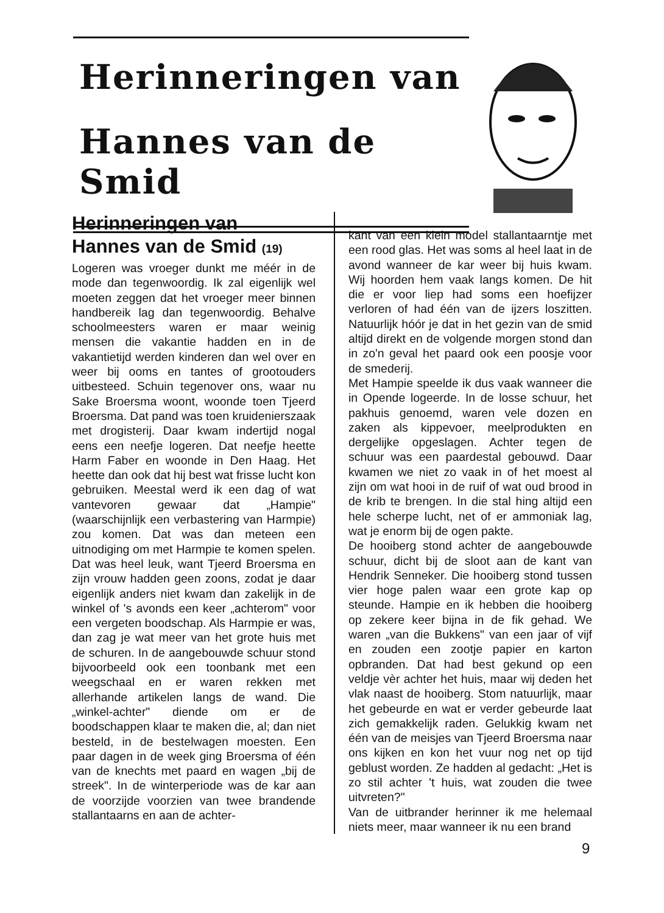Herinneringen van
Hannes van de Smid
Herinneringen van
Hannes van de Smid (19)
Logeren was vroeger dunkt me méér in de mode dan tegenwoordig. Ik zal eigenlijk wel moeten zeggen dat het vroeger meer binnen handbereik lag dan tegenwoordig. Behalve schoolmeesters waren er maar weinig mensen die vakantie hadden en in de vakantietijd werden kinderen dan wel over en weer bij ooms en tantes of grootouders uitbesteed. Schuin tegenover ons, waar nu Sake Broersma woont, woonde toen Tjeerd Broersma. Dat pand was toen kruidenierszaak met drogisterij. Daar kwam indertijd nogal eens een neefje logeren. Dat neefje heette Harm Faber en woonde in Den Haag. Het heette dan ook dat hij best wat frisse lucht kon gebruiken. Meestal werd ik een dag of wat vantevoren gewaar dat „Hampie" (waarschijnlijk een verbastering van Harmpie) zou komen. Dat was dan meteen een uitnodiging om met Harmpie te komen spelen. Dat was heel leuk, want Tjeerd Broersma en zijn vrouw hadden geen zoons, zodat je daar eigenlijk anders niet kwam dan zakelijk in de winkel of 's avonds een keer „achterom" voor een vergeten boodschap. Als Harmpie er was, dan zag je wat meer van het grote huis met de schuren. In de aangebouwde schuur stond bijvoorbeeld ook een toonbank met een weegschaal en er waren rekken met allerhande artikelen langs de wand. Die „winkel-achter" diende om er de boodschappen klaar te maken die, al; dan niet besteld, in de bestelwagen moesten. Een paar dagen in de week ging Broersma of één van de knechts met paard en wagen „bij de streek". In de winterperiode was de kar aan de voorzijde voorzien van twee brandende stallantaarns en aan de achter-
kant van een klein model stallantaarntje met een rood glas. Het was soms al heel laat in de avond wanneer de kar weer bij huis kwam. Wij hoorden hem vaak langs komen. De hit die er voor liep had soms een hoefijzer verloren of had één van de ijzers loszitten. Natuurlijk hóór je dat in het gezin van de smid altijd direkt en de volgende morgen stond dan in zo'n geval het paard ook een poosje voor de smederij.
Met Hampie speelde ik dus vaak wanneer die in Opende logeerde. In de losse schuur, het pakhuis genoemd, waren vele dozen en zaken als kippevoer, meelprodukten en dergelijke opgeslagen. Achter tegen de schuur was een paardestal gebouwd. Daar kwamen we niet zo vaak in of het moest al zijn om wat hooi in de ruif of wat oud brood in de krib te brengen. In die stal hing altijd een hele scherpe lucht, net of er ammoniak lag, wat je enorm bij de ogen pakte.
De hooiberg stond achter de aangebouwde schuur, dicht bij de sloot aan de kant van Hendrik Senneker. Die hooiberg stond tussen vier hoge palen waar een grote kap op steunde. Hampie en ik hebben die hooiberg op zekere keer bijna in de fik gehad. We waren „van die Bukkens" van een jaar of vijf en zouden een zootje papier en karton opbranden. Dat had best gekund op een veldje vèr achter het huis, maar wij deden het vlak naast de hooiberg. Stom natuurlijk, maar het gebeurde en wat er verder gebeurde laat zich gemakkelijk raden. Gelukkig kwam net één van de meisjes van Tjeerd Broersma naar ons kijken en kon het vuur nog net op tijd geblust worden. Ze hadden al gedacht: „Het is zo stil achter 't huis, wat zouden die twee uitvreten?"
Van de uitbrander herinner ik me helemaal niets meer, maar wanneer ik nu een brand
9